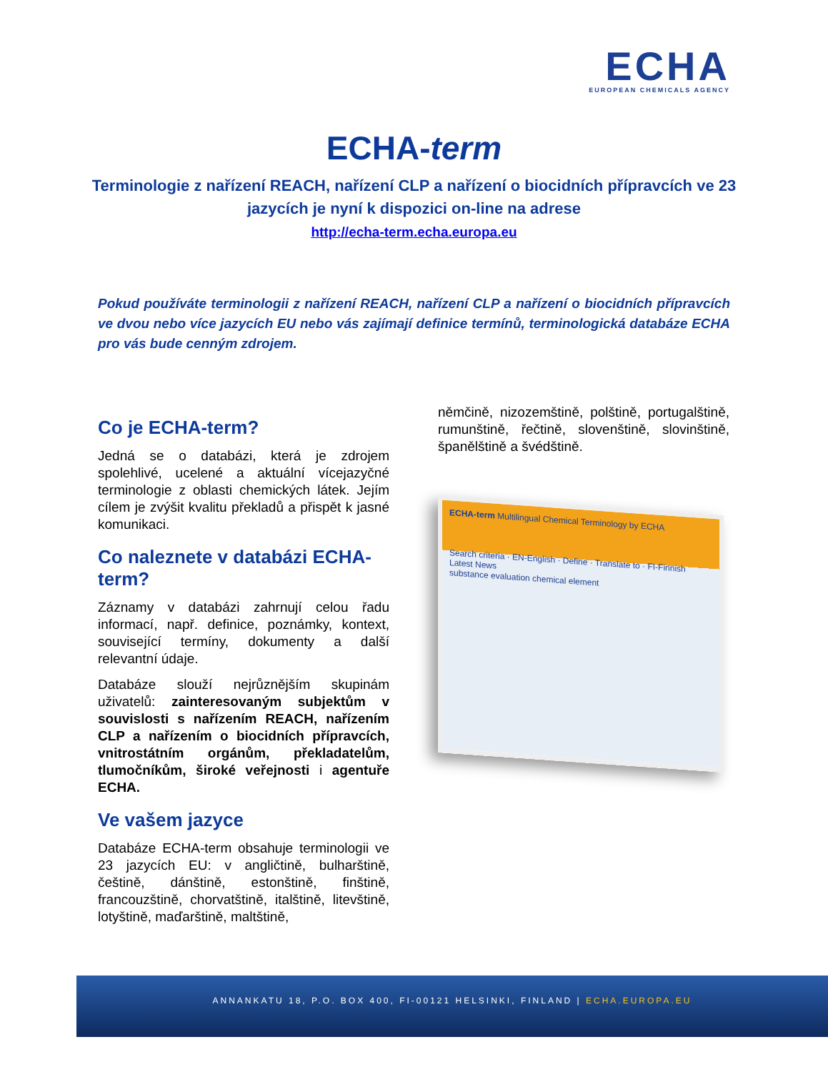ECHA
EUROPEAN CHEMICALS AGENCY
ECHA-term
Terminologie z nařízení REACH, nařízení CLP a nařízení o biocidních přípravcích ve 23 jazycích je nyní k dispozici on-line na adrese
http://echa-term.echa.europa.eu
Pokud používáte terminologii z nařízení REACH, nařízení CLP a nařízení o biocidních přípravcích ve dvou nebo více jazycích EU nebo vás zajímají definice termínů, terminologická databáze ECHA pro vás bude cenným zdrojem.
Co je ECHA-term?
Jedná se o databázi, která je zdrojem spolehlivé, ucelené a aktuální vícejazyčné terminologie z oblasti chemických látek. Jejím cílem je zvýšit kvalitu překladů a přispět k jasné komunikaci.
Co naleznete v databázi ECHA-term?
Záznamy v databázi zahrnují celou řadu informací, např. definice, poznámky, kontext, související termíny, dokumenty a další relevantní údaje.
Databáze slouží nejrůznějším skupinám uživatelů: zainteresovaným subjektům v souvislosti s nařízením REACH, nařízením CLP a nařízením o biocidních přípravcích, vnitrostátním orgánům, překladatelům, tlumočníkům, široké veřejnosti i agentuře ECHA.
Ve vašem jazyce
Databáze ECHA-term obsahuje terminologii ve 23 jazycích EU: v angličtině, bulharštině, češtině, dánštině, estonštině, finštině, francouzštině, chorvatštině, italštině, litevštině, lotyštině, maďarštině, maltštině,
němčině, nizozemštině, polštině, portugalštině, rumunštině, řečtině, slovenštině, slovinštině, španělštině a švédštině.
ECHA-term Multilingual Chemical Terminology by ECHA
Search criteria · EN-English · Define · Translate to · FI-Finnish
Latest News
substance evaluation chemical element
ANNANKATU 18, P.O. BOX 400, FI-00121 HELSINKI, FINLAND | ECHA.EUROPA.EU